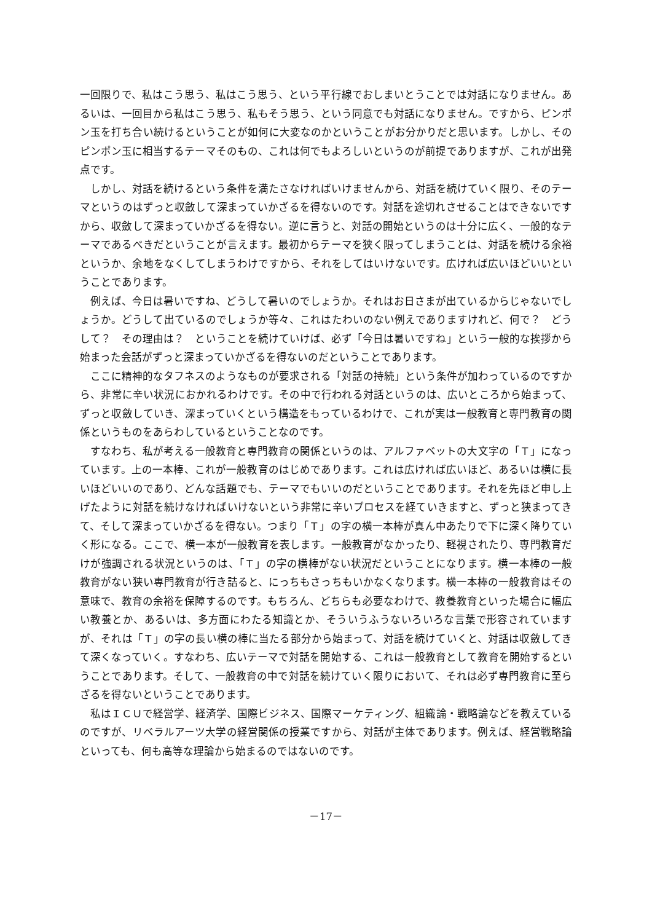一回限りで、私はこう思う、私はこう思う、という平行線でおしまいとうことでは対話になりません。あるいは、一回目から私はこう思う、私もそう思う、という同意でも対話になりません。ですから、ピンポン玉を打ち合い続けるということが如何に大変なのかということがお分かりだと思います。しかし、そのピンポン玉に相当するテーマそのもの、これは何でもよろしいというのが前提でありますが、これが出発点です。
しかし、対話を続けるという条件を満たさなければいけませんから、対話を続けていく限り、そのテーマというのはずっと収斂して深まっていかざるを得ないのです。対話を途切れさせることはできないですから、収斂して深まっていかざるを得ない。逆に言うと、対話の開始というのは十分に広く、一般的なテーマであるべきだということが言えます。最初からテーマを狭く限ってしまうことは、対話を続ける余裕というか、余地をなくしてしまうわけですから、それをしてはいけないです。広ければ広いほどいいということであります。
例えば、今日は暑いですね、どうして暑いのでしょうか。それはお日さまが出ているからじゃないでしょうか。どうして出ているのでしょうか等々、これはたわいのない例えでありますけれど、何で？　どうして？　その理由は？　ということを続けていけば、必ず「今日は暑いですね」という一般的な挨拶から始まった会話がずっと深まっていかざるを得ないのだということであります。
ここに精神的なタフネスのようなものが要求される「対話の持続」という条件が加わっているのですから、非常に辛い状況におかれるわけです。その中で行われる対話というのは、広いところから始まって、ずっと収斂していき、深まっていくという構造をもっているわけで、これが実は一般教育と専門教育の関係というものをあらわしているということなのです。
すなわち、私が考える一般教育と専門教育の関係というのは、アルファベットの大文字の「Ｔ」になっています。上の一本棒、これが一般教育のはじめであります。これは広ければ広いほど、あるいは横に長いほどいいのであり、どんな話題でも、テーマでもいいのだということであります。それを先ほど申し上げたように対話を続けなければいけないという非常に辛いプロセスを経ていきますと、ずっと狭まってきて、そして深まっていかざるを得ない。つまり「Ｔ」の字の横一本棒が真ん中あたりで下に深く降りていく形になる。ここで、横一本が一般教育を表します。一般教育がなかったり、軽視されたり、専門教育だけが強調される状況というのは、「Ｔ」の字の横棒がない状況だということになります。横一本棒の一般教育がない狭い専門教育が行き詰ると、にっちもさっちもいかなくなります。横一本棒の一般教育はその意味で、教育の余裕を保障するのです。もちろん、どちらも必要なわけで、教養教育といった場合に幅広い教養とか、あるいは、多方面にわたる知識とか、そういうふうないろいろな言葉で形容されていますが、それは「Ｔ」の字の長い横の棒に当たる部分から始まって、対話を続けていくと、対話は収斂してきて深くなっていく。すなわち、広いテーマで対話を開始する、これは一般教育として教育を開始するということであります。そして、一般教育の中で対話を続けていく限りにおいて、それは必ず専門教育に至らざるを得ないということであります。
私はＩＣＵで経営学、経済学、国際ビジネス、国際マーケティング、組織論・戦略論などを教えているのですが、リベラルアーツ大学の経営関係の授業ですから、対話が主体であります。例えば、経営戦略論といっても、何も高等な理論から始まるのではないのです。
－17－